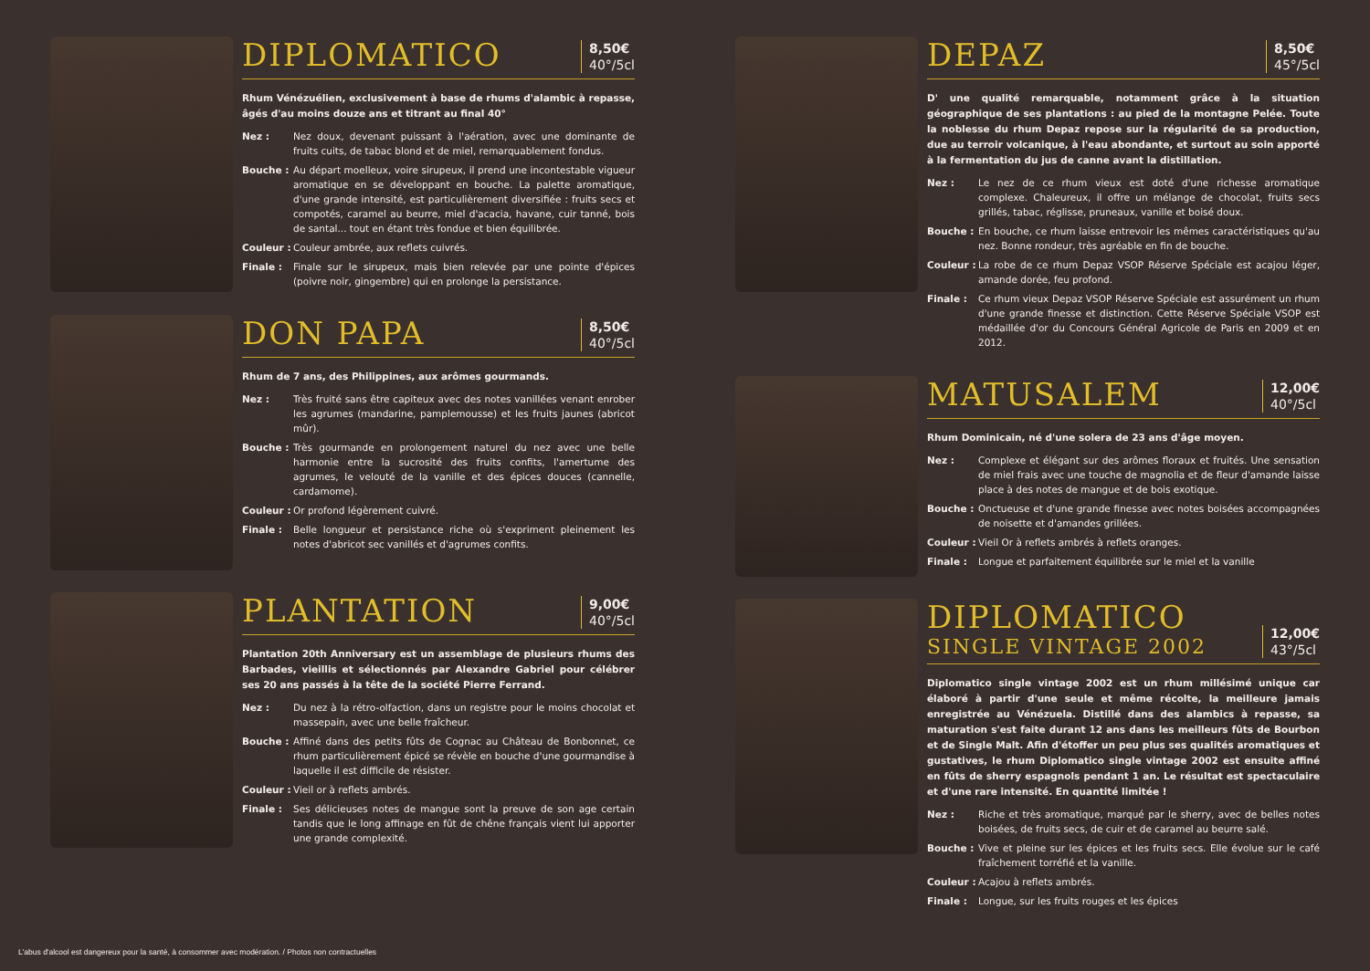DIPLOMATICO
8,50€
40°/5cl
Rhum Vénézuélien, exclusivement à base de rhums d'alambic à repasse, âgés d'au moins douze ans et titrant au final 40°
Nez : Nez doux, devenant puissant à l'aération, avec une dominante de fruits cuits, de tabac blond et de miel, remarquablement fondus.
Bouche : Au départ moelleux, voire sirupeux, il prend une incontestable vigueur aromatique en se développant en bouche. La palette aromatique, d'une grande intensité, est particulièrement diversifiée : fruits secs et compotés, caramel au beurre, miel d'acacia, havane, cuir tanné, bois de santal... tout en étant très fondue et bien équilibrée.
Couleur : Couleur ambrée, aux reflets cuivrés.
Finale : Finale sur le sirupeux, mais bien relevée par une pointe d'épices (poivre noir, gingembre) qui en prolonge la persistance.
DON PAPA
8,50€
40°/5cl
Rhum de 7 ans, des Philippines, aux arômes gourmands.
Nez : Très fruité sans être capiteux avec des notes vanillées venant enrober les agrumes (mandarine, pamplemousse) et les fruits jaunes (abricot mûr).
Bouche : Très gourmande en prolongement naturel du nez avec une belle harmonie entre la sucrosité des fruits confits, l'amertume des agrumes, le velouté de la vanille et des épices douces (cannelle, cardamome).
Couleur : Or profond légèrement cuivré.
Finale : Belle longueur et persistance riche où s'expriment pleinement les notes d'abricot sec vanillés et d'agrumes confits.
PLANTATION
9,00€
40°/5cl
Plantation 20th Anniversary est un assemblage de plusieurs rhums des Barbades, vieillis et sélectionnés par Alexandre Gabriel pour célébrer ses 20 ans passés à la tête de la société Pierre Ferrand.
Nez : Du nez à la rétro-olfaction, dans un registre pour le moins chocolat et massepain, avec une belle fraîcheur.
Bouche : Affiné dans des petits fûts de Cognac au Château de Bonbonnet, ce rhum particulièrement épicé se révèle en bouche d'une gourmandise à laquelle il est difficile de résister.
Couleur : Vieil or à reflets ambrés.
Finale : Ses délicieuses notes de mangue sont la preuve de son age certain tandis que le long affinage en fût de chêne français vient lui apporter une grande complexité.
DEPAZ
8,50€
45°/5cl
D' une qualité remarquable, notamment grâce à la situation géographique de ses plantations : au pied de la montagne Pelée. Toute la noblesse du rhum Depaz repose sur la régularité de sa production, due au terroir volcanique, à l'eau abondante, et surtout au soin apporté à la fermentation du jus de canne avant la distillation.
Nez : Le nez de ce rhum vieux est doté d'une richesse aromatique complexe. Chaleureux, il offre un mélange de chocolat, fruits secs grillés, tabac, réglisse, pruneaux, vanille et boisé doux.
Bouche : En bouche, ce rhum laisse entrevoir les mêmes caractéristiques qu'au nez. Bonne rondeur, très agréable en fin de bouche.
Couleur : La robe de ce rhum Depaz VSOP Réserve Spéciale est acajou léger, amande dorée, feu profond.
Finale : Ce rhum vieux Depaz VSOP Réserve Spéciale est assurément un rhum d'une grande finesse et distinction. Cette Réserve Spéciale VSOP est médaillée d'or du Concours Général Agricole de Paris en 2009 et en 2012.
MATUSALEM
12,00€
40°/5cl
Rhum Dominicain, né d'une solera de 23 ans d'âge moyen.
Nez : Complexe et élégant sur des arômes floraux et fruités. Une sensation de miel frais avec une touche de magnolia et de fleur d'amande laisse place à des notes de mangue et de bois exotique.
Bouche : Onctueuse et d'une grande finesse avec notes boisées accompagnées de noisette et d'amandes grillées.
Couleur : Vieil Or à reflets ambrés à reflets oranges.
Finale : Longue et parfaitement équilibrée sur le miel et la vanille
DIPLOMATICO
SINGLE VINTAGE 2002
12,00€
43°/5cl
Diplomatico single vintage 2002 est un rhum millésimé unique car élaboré à partir d'une seule et même récolte, la meilleure jamais enregistrée au Vénézuela. Distillé dans des alambics à repasse, sa maturation s'est faite durant 12 ans dans les meilleurs fûts de Bourbon et de Single Malt. Afin d'étoffer un peu plus ses qualités aromatiques et gustatives, le rhum Diplomatico single vintage 2002 est ensuite affiné en fûts de sherry espagnols pendant 1 an. Le résultat est spectaculaire et d'une rare intensité. En quantité limitée !
Nez : Riche et très aromatique, marqué par le sherry, avec de belles notes boisées, de fruits secs, de cuir et de caramel au beurre salé.
Bouche : Vive et pleine sur les épices et les fruits secs. Elle évolue sur le café fraîchement torréfié et la vanille.
Couleur : Acajou à reflets ambrés.
Finale : Longue, sur les fruits rouges et les épices
L'abus d'alcool est dangereux pour la santé, à consommer avec modération. / Photos non contractuelles